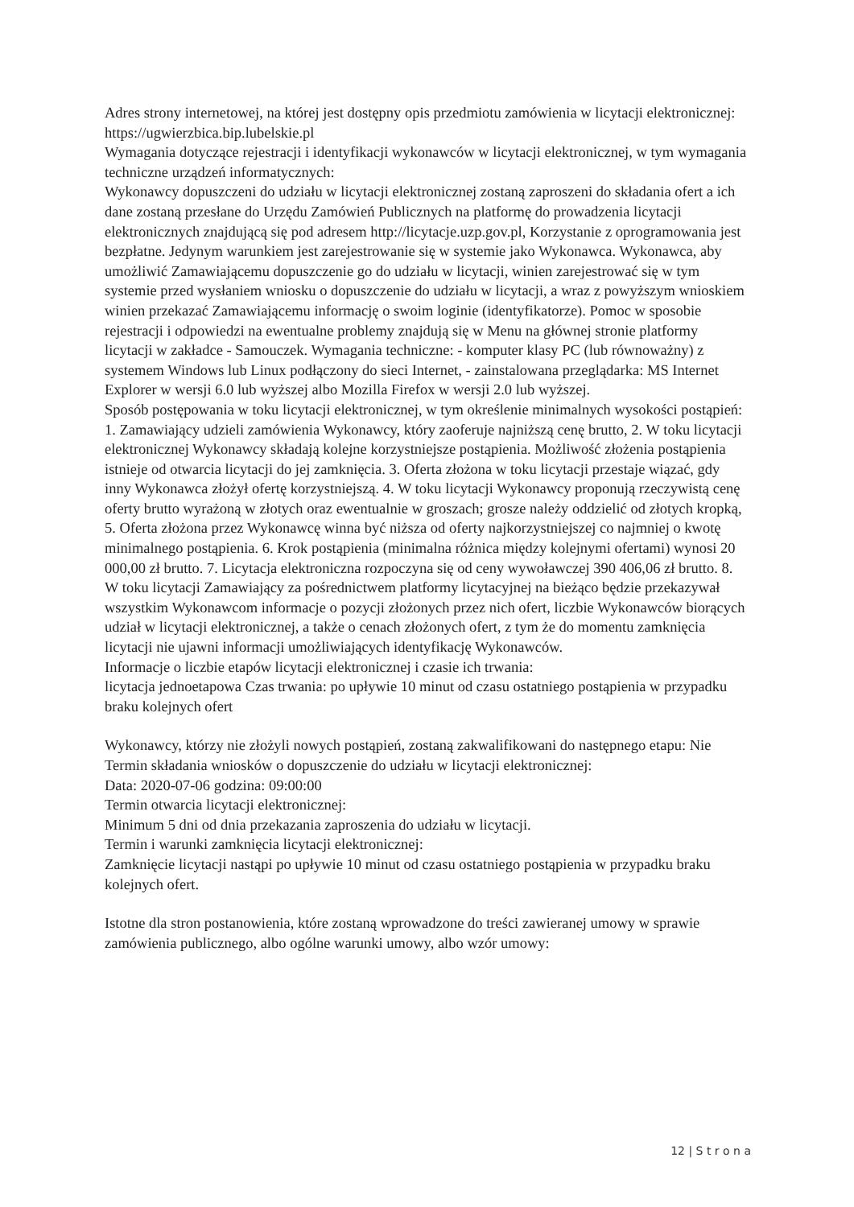Adres strony internetowej, na której jest dostępny opis przedmiotu zamówienia w licytacji elektronicznej:
https://ugwierzbica.bip.lubelskie.pl
Wymagania dotyczące rejestracji i identyfikacji wykonawców w licytacji elektronicznej, w tym wymagania techniczne urządzeń informatycznych:
Wykonawcy dopuszczeni do udziału w licytacji elektronicznej zostaną zaproszeni do składania ofert a ich dane zostaną przesłane do Urzędu Zamówień Publicznych na platformę do prowadzenia licytacji elektronicznych znajdującą się pod adresem http://licytacje.uzp.gov.pl, Korzystanie z oprogramowania jest bezpłatne. Jedynym warunkiem jest zarejestrowanie się w systemie jako Wykonawca. Wykonawca, aby umożliwić Zamawiającemu dopuszczenie go do udziału w licytacji, winien zarejestrować się w tym systemie przed wysłaniem wniosku o dopuszczenie do udziału w licytacji, a wraz z powyższym wnioskiem winien przekazać Zamawiającemu informację o swoim loginie (identyfikatorze). Pomoc w sposobie rejestracji i odpowiedzi na ewentualne problemy znajdują się w Menu na głównej stronie platformy licytacji w zakładce - Samouczek. Wymagania techniczne: - komputer klasy PC (lub równoważny) z systemem Windows lub Linux podłączony do sieci Internet, - zainstalowana przeglądarka: MS Internet Explorer w wersji 6.0 lub wyższej albo Mozilla Firefox w wersji 2.0 lub wyższej.
Sposób postępowania w toku licytacji elektronicznej, w tym określenie minimalnych wysokości postąpień:
1. Zamawiający udzieli zamówienia Wykonawcy, który zaoferuje najniższą cenę brutto, 2. W toku licytacji elektronicznej Wykonawcy składają kolejne korzystniejsze postąpienia. Możliwość złożenia postąpienia istnieje od otwarcia licytacji do jej zamknięcia. 3. Oferta złożona w toku licytacji przestaje wiązać, gdy inny Wykonawca złożył ofertę korzystniejszą. 4. W toku licytacji Wykonawcy proponują rzeczywistą cenę oferty brutto wyrażoną w złotych oraz ewentualnie w groszach; grosze należy oddzielić od złotych kropką, 5. Oferta złożona przez Wykonawcę winna być niższa od oferty najkorzystniejszej co najmniej o kwotę minimalnego postąpienia. 6. Krok postąpienia (minimalna różnica między kolejnymi ofertami) wynosi 20 000,00 zł brutto. 7. Licytacja elektroniczna rozpoczyna się od ceny wywoławczej 390 406,06 zł brutto. 8. W toku licytacji Zamawiający za pośrednictwem platformy licytacyjnej na bieżąco będzie przekazywał wszystkim Wykonawcom informacje o pozycji złożonych przez nich ofert, liczbie Wykonawców biorących udział w licytacji elektronicznej, a także o cenach złożonych ofert, z tym że do momentu zamknięcia licytacji nie ujawni informacji umożliwiających identyfikację Wykonawców.
Informacje o liczbie etapów licytacji elektronicznej i czasie ich trwania:
licytacja jednoetapowa Czas trwania: po upływie 10 minut od czasu ostatniego postąpienia w przypadku braku kolejnych ofert
Wykonawcy, którzy nie złożyli nowych postąpień, zostaną zakwalifikowani do następnego etapu: Nie
Termin składania wniosków o dopuszczenie do udziału w licytacji elektronicznej:
Data: 2020-07-06 godzina: 09:00:00
Termin otwarcia licytacji elektronicznej:
Minimum 5 dni od dnia przekazania zaproszenia do udziału w licytacji.
Termin i warunki zamknięcia licytacji elektronicznej:
Zamknięcie licytacji nastąpi po upływie 10 minut od czasu ostatniego postąpienia w przypadku braku kolejnych ofert.
Istotne dla stron postanowienia, które zostaną wprowadzone do treści zawieranej umowy w sprawie zamówienia publicznego, albo ogólne warunki umowy, albo wzór umowy:
12 | S t r o n a